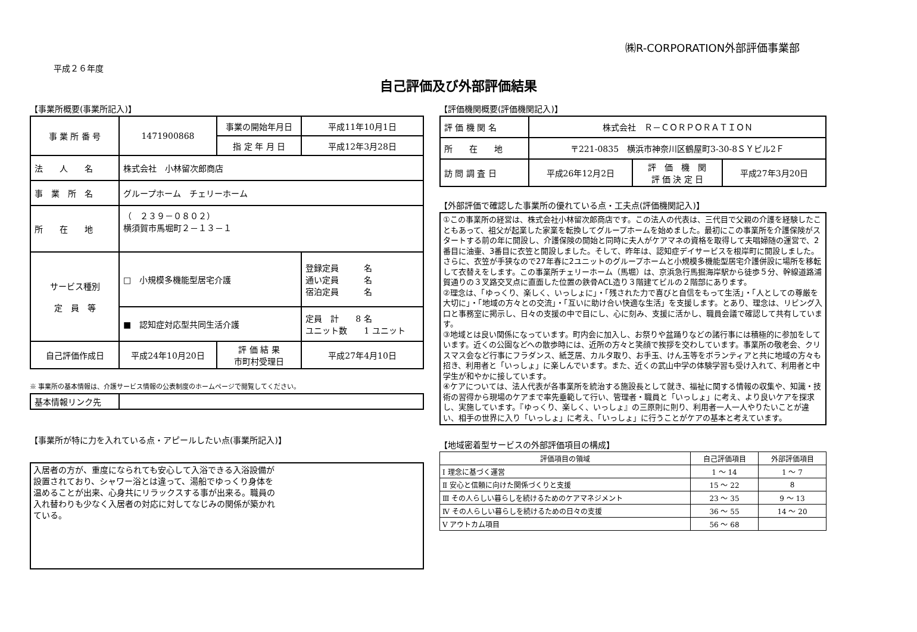㈱R-CORPORATION外部評価事業部
平成２６年度
自己評価及び外部評価結果
【事業所概要(事業所記入)】
| 事 業 所 番 号 | 1471900868 | 事業の開始年月日 | 平成11年10月1日 |
| | | 指 定 年 月 日 | 平成12年3月28日 |
| 法 人 名 | 株式会社 小林留次郎商店 | | |
| 事 業 所 名 | グループホーム チェリーホーム | | |
| 所 在 地 | （ ２３９－０８０２） 横須賀市馬堀町２－１３－１ | | |
| サービス種別 定 員 等 | □ 小規模多機能型居宅介護 | | 登録定員 名 通い定員 名 宿泊定員 名 |
| | ■ 認知症対応型共同生活介護 | | 定員 計 8 名 ユニット数 1 ユニット |
| 自己評価作成日 | 平成24年10月20日 | 評 価 結 果 市町村受理日 | 平成27年4月10日 |
※ 事業所の基本情報は、介護サービス情報の公表制度のホームページで閲覧してください。
| 基本情報リンク先 | |
【事業所が特に力を入れている点・アピールしたい点(事業所記入)】
入居者の方が、重度になられても安心して入浴できる入浴設備が
設置されており、シャワー浴とは違って、湯船でゆっくり身体を
温めることが出来、心身共にリラックスする事が出来る。職員の
入れ替わりも少なく入居者の対応に対してなじみの関係が築かれ
ている。
【評価機関概要(評価機関記入)】
| 評 価 機 関 名 | 株式会社 Ｒ－ＣＯＲＰＯＲＡＴＩＯＮ | | |
| 所 在 地 | 〒221-0835 横浜市神奈川区鶴屋町3-30-8ＳＹビル2Ｆ | | |
| 訪 問 調 査 日 | 平成26年12月2日 | 評 価 機 関 評 価 決 定 日 | 平成27年3月20日 |
【外部評価で確認した事業所の優れている点・工夫点(評価機関記入)】
①この事業所の経営は、株式会社小林留次郎商店です。この法人の代表は、三代目で父親の介護を経験したこともあって、祖父が起業した家業を転換してグループホームを始めました。最初にこの事業所を介護保険がスタートする前の年に開設し、介護保険の開始と同時に夫人がケアマネの資格を取得して夫唱婦随の運営で、2番目に油壷、3番目に衣笠と開設しました。そして、昨年は、認知症デイサービスを根岸町に開設しました。さらに、衣笠が手狭なので27年春に2ユニットのグループホームと小規模多機能型居宅介護併設に場所を移転して衣替えをします。この事業所チェリーホーム（馬堀）は、京浜急行馬掘海岸駅から徒歩５分、幹線道路浦賀通りの３叉路交叉点に直面した位置の鉄骨ACL造り３階建てビルの２階部にあります。
②理念は、「ゆっくり、楽しく、いっしょに」・「残された力で喜びと自信をもって生活」・「人としての尊厳を大切に」・「地域の方々との交流」・「互いに助け合い快適な生活」を支援します。とあり、理念は、リビング入口と事務室に掲示し、日々の支援の中で目にし、心に刻み、支援に活かし、職員会議で確認して共有しています。
③地域とは良い関係になっています。町内会に加入し、お祭りや盆踊りなどの諸行事には積極的に参加をしています。近くの公園などへの散歩時には、近所の方々と笑顔で挨拶を交わしています。事業所の敬老会、クリスマス会など行事にフラダンス、紙芝居、カルタ取り、お手玉、けん玉等をボランティアと共に地域の方々も招き、利用者と「いっしょ」に楽しんでいます。また、近くの武山中学の体験学習も受け入れて、利用者と中学生が和やかに接しています。
④ケアについては、法人代表が各事業所を統治する施設長として就き、福祉に関する情報の収集や、知識・技術の習得から現場のケアまで率先垂範して行い、管理者・職員と「いっしょ」に考え、より良いケアを探求し、実施しています。『ゆっくり、楽しく、いっしょ』の三原則に則り、利用者一人一人やりたいことが違い、相手の世界に入り「いっしょ」に考え、「いっしょ」に行うことがケアの基本と考えています。
【地域密着型サービスの外部評価項目の構成】
| 評価項目の領域 | 自己評価項目 | 外部評価項目 |
| Ⅰ 理念に基づく運営 | 1 ～ 14 | 1 ～ 7 |
| Ⅱ 安心と信頼に向けた関係づくりと支援 | 15 ～ 22 | 8 |
| Ⅲ その人らしい暮らしを続けるためのケアマネジメント | 23 ～ 35 | 9 ～ 13 |
| Ⅳ その人らしい暮らしを続けるための日々の支援 | 36 ～ 55 | 14 ～ 20 |
| Ⅴ アウトカム項目 | 56 ～ 68 | |